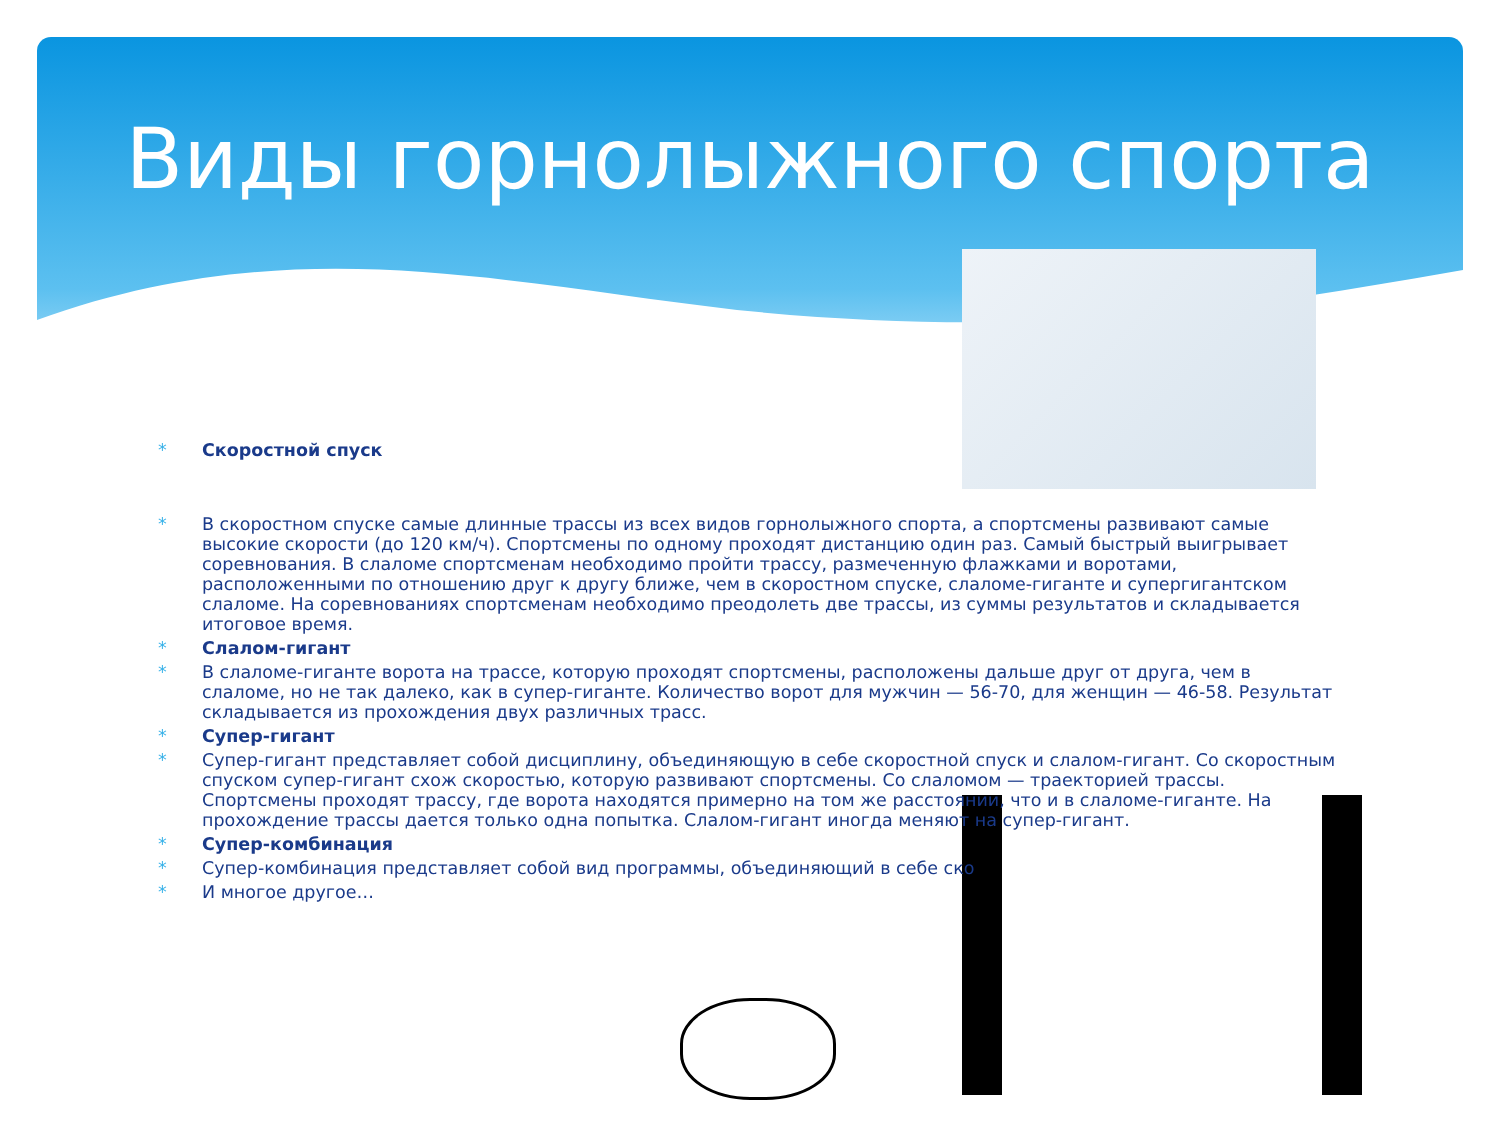Виды горнолыжного спорта
* Скоростной спуск
* В скоростном спуске самые длинные трассы из всех видов горнолыжного спорта, а спортсмены развивают самые высокие скорости (до 120 км/ч). Спортсмены по одному проходят дистанцию один раз. Самый быстрый выигрывает соревнования. В слаломе спортсменам необходимо пройти трассу, размеченную флажками и воротами, расположенными по отношению друг к другу ближе, чем в скоростном спуске, слаломе-гиганте и супергигантском слаломе. На соревнованиях спортсменам необходимо преодолеть две трассы, из суммы результатов и складывается итоговое время.
* Слалом-гигант
* В слаломе-гиганте ворота на трассе, которую проходят спортсмены, расположены дальше друг от друга, чем в слаломе, но не так далеко, как в супер-гиганте. Количество ворот для мужчин — 56-70, для женщин — 46-58. Результат складывается из прохождения двух различных трасс.
* Супер-гигант
* Супер-гигант представляет собой дисциплину, объединяющую в себе скоростной спуск и слалом-гигант. Со скоростным спуском супер-гигант схож скоростью, которую развивают спортсмены. Со слаломом — траекторией трассы. Спортсмены проходят трассу, где ворота находятся примерно на том же расстоянии, что и в слаломе-гиганте. На прохождение трассы дается только одна попытка. Слалом-гигант иногда меняют на супер-гигант.
* Супер-комбинация
* Супер-комбинация представляет собой вид программы, объединяющий в себе ско
* И многое другое…